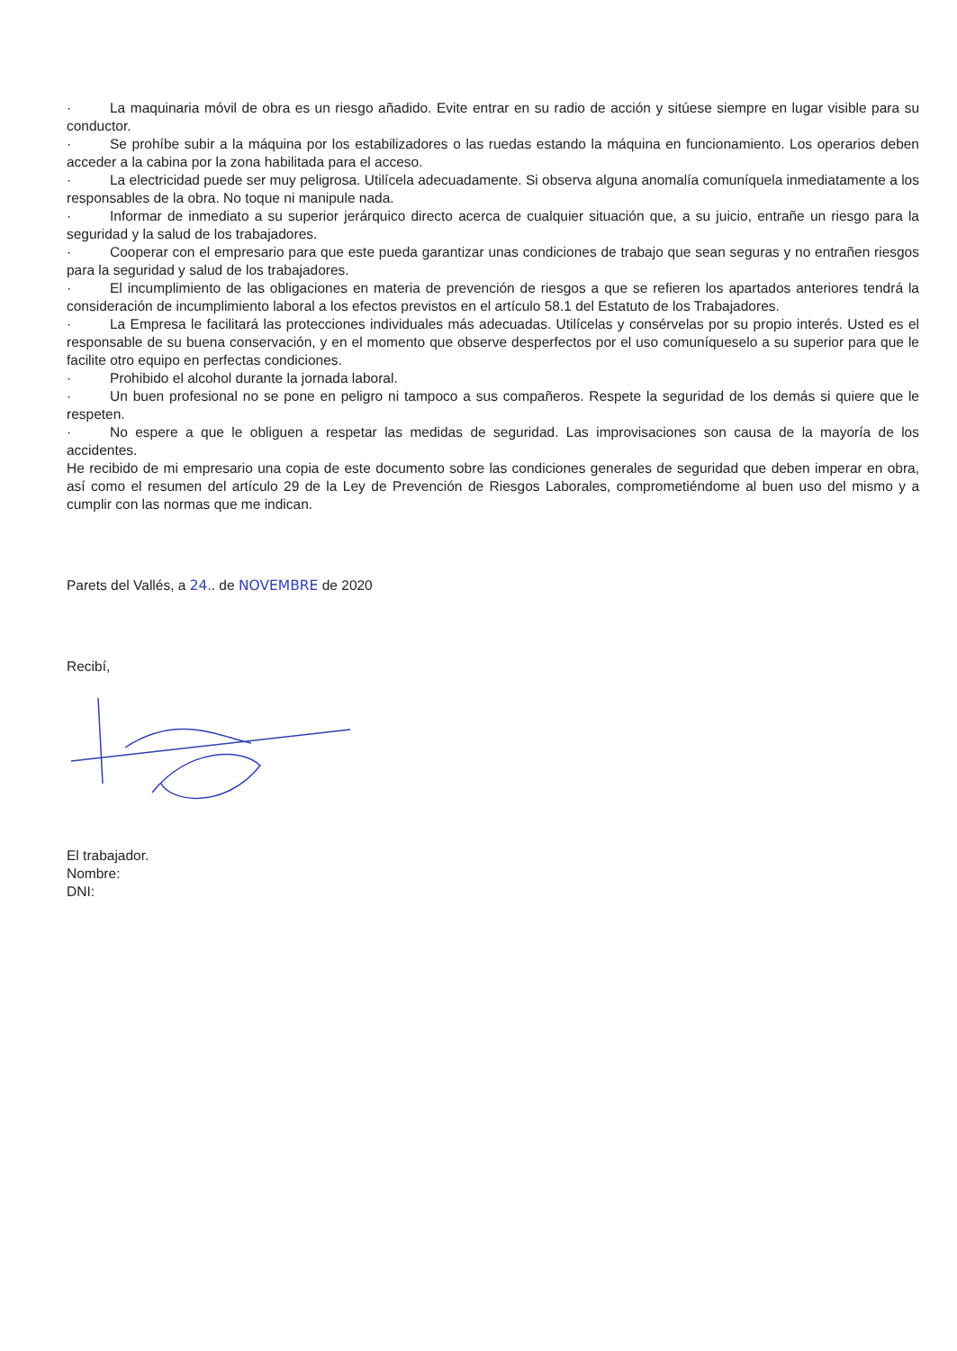· La maquinaria móvil de obra es un riesgo añadido. Evite entrar en su radio de acción y sitúese siempre en lugar visible para su conductor.
· Se prohíbe subir a la máquina por los estabilizadores o las ruedas estando la máquina en funcionamiento. Los operarios deben acceder a la cabina por la zona habilitada para el acceso.
· La electricidad puede ser muy peligrosa. Utilícela adecuadamente. Si observa alguna anomalía comuníquela inmediatamente a los responsables de la obra. No toque ni manipule nada.
· Informar de inmediato a su superior jerárquico directo acerca de cualquier situación que, a su juicio, entrañe un riesgo para la seguridad y la salud de los trabajadores.
· Cooperar con el empresario para que este pueda garantizar unas condiciones de trabajo que sean seguras y no entrañen riesgos para la seguridad y salud de los trabajadores.
· El incumplimiento de las obligaciones en materia de prevención de riesgos a que se refieren los apartados anteriores tendrá la consideración de incumplimiento laboral a los efectos previstos en el artículo 58.1 del Estatuto de los Trabajadores.
· La Empresa le facilitará las protecciones individuales más adecuadas. Utilícelas y consérvelas por su propio interés. Usted es el responsable de su buena conservación, y en el momento que observe desperfectos por el uso comuníqueselo a su superior para que le facilite otro equipo en perfectas condiciones.
· Prohibido el alcohol durante la jornada laboral.
· Un buen profesional no se pone en peligro ni tampoco a sus compañeros. Respete la seguridad de los demás si quiere que le respeten.
· No espere a que le obliguen a respetar las medidas de seguridad. Las improvisaciones son causa de la mayoría de los accidentes.
He recibido de mi empresario una copia de este documento sobre las condiciones generales de seguridad que deben imperar en obra, así como el resumen del artículo 29 de la Ley de Prevención de Riesgos Laborales, comprometiéndome al buen uso del mismo y a cumplir con las normas que me indican.
Parets del Vallés, a 24.. de NOVEMBRE de 2020
Recibí,
El trabajador.
Nombre:
DNI: